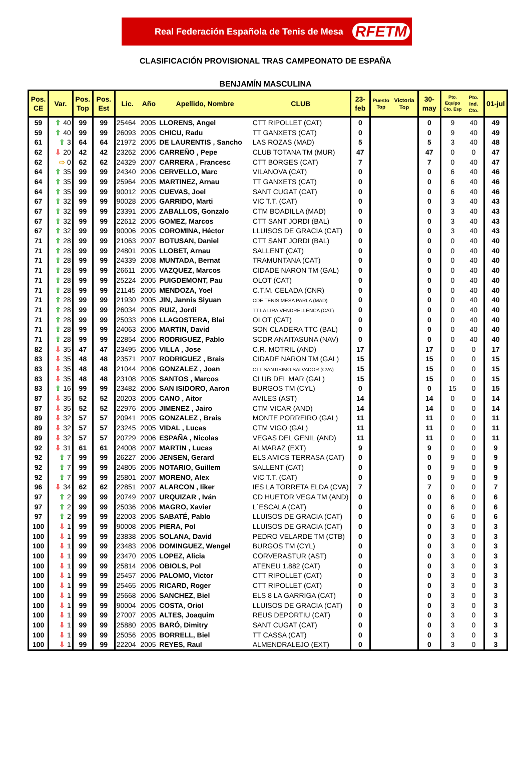Real Federación Española de Tenis de Mesa RFETM
CLASIFICACIÓN PROVISIONAL TRAS CAMPEONATO DE ESPAÑA
BENJAMÍN MASCULINA
| Pos. CE | Var. | Pos. Top | Pos. Est | Lic. | Año | Apellido, Nombre | CLUB | 23- feb | Puesto Top | Victoria Top | 30- may | Pto. Equipo Cto. Esp | Pto. Ind. Cto. | 01-jul |
| --- | --- | --- | --- | --- | --- | --- | --- | --- | --- | --- | --- | --- | --- | --- |
| 59 | ⇧ 40 | 99 | 99 | 25464 | 2005 | LLORENS, Angel | CTT RIPOLLET (CAT) | 0 | | | 0 | 9 | 40 | 49 |
| 59 | ⇧ 40 | 99 | 99 | 26093 | 2005 | CHICU, Radu | TT GANXETS (CAT) | 0 | | | 0 | 9 | 40 | 49 |
| 61 | ⇧ 3 | 64 | 64 | 21972 | 2005 | DE LAURENTIS , Sancho | LAS ROZAS (MAD) | 5 | | | 5 | 3 | 40 | 48 |
| 62 | ⇩ 20 | 42 | 42 | 23262 | 2006 | CARREÑO , Pepe | CLUB TOTANA TM (MUR) | 47 | | | 47 | 0 | 0 | 47 |
| 62 | ⇨ 0 | 62 | 62 | 24329 | 2007 | CARRERA , Francesc | CTT BORGES (CAT) | 7 | | | 7 | 0 | 40 | 47 |
| 64 | ⇧ 35 | 99 | 99 | 24340 | 2006 | CERVELLO, Marc | VILANOVA (CAT) | 0 | | | 0 | 6 | 40 | 46 |
| 64 | ⇧ 35 | 99 | 99 | 25964 | 2005 | MARTINEZ, Arnau | TT GANXETS (CAT) | 0 | | | 0 | 6 | 40 | 46 |
| 64 | ⇧ 35 | 99 | 99 | 90012 | 2005 | CUEVAS, Joel | SANT CUGAT (CAT) | 0 | | | 0 | 6 | 40 | 46 |
| 67 | ⇧ 32 | 99 | 99 | 90028 | 2005 | GARRIDO, Marti | VIC T.T. (CAT) | 0 | | | 0 | 3 | 40 | 43 |
| 67 | ⇧ 32 | 99 | 99 | 23391 | 2005 | ZABALLOS, Gonzalo | CTM BOADILLA (MAD) | 0 | | | 0 | 3 | 40 | 43 |
| 67 | ⇧ 32 | 99 | 99 | 22612 | 2005 | GOMEZ, Marcos | CTT SANT JORDI (BAL) | 0 | | | 0 | 3 | 40 | 43 |
| 67 | ⇧ 32 | 99 | 99 | 90006 | 2005 | COROMINA, Héctor | LLUISOS DE GRACIA (CAT) | 0 | | | 0 | 3 | 40 | 43 |
| 71 | ⇧ 28 | 99 | 99 | 21063 | 2007 | BOTUSAN, Daniel | CTT SANT JORDI (BAL) | 0 | | | 0 | 0 | 40 | 40 |
| 71 | ⇧ 28 | 99 | 99 | 24801 | 2005 | LLOBET, Arnau | SALLENT (CAT) | 0 | | | 0 | 0 | 40 | 40 |
| 71 | ⇧ 28 | 99 | 99 | 24339 | 2008 | MUNTADA, Bernat | TRAMUNTANA (CAT) | 0 | | | 0 | 0 | 40 | 40 |
| 71 | ⇧ 28 | 99 | 99 | 26611 | 2005 | VAZQUEZ, Marcos | CIDADE NARON TM (GAL) | 0 | | | 0 | 0 | 40 | 40 |
| 71 | ⇧ 28 | 99 | 99 | 25224 | 2005 | PUIGDEMONT, Pau | OLOT (CAT) | 0 | | | 0 | 0 | 40 | 40 |
| 71 | ⇧ 28 | 99 | 99 | 21145 | 2005 | MENDOZA, Yoel | C.T.M. CELADA (CNR) | 0 | | | 0 | 0 | 40 | 40 |
| 71 | ⇧ 28 | 99 | 99 | 21930 | 2005 | JIN, Jannis Siyuan | CDE TENIS MESA PARLA (MAD) | 0 | | | 0 | 0 | 40 | 40 |
| 71 | ⇧ 28 | 99 | 99 | 26034 | 2005 | RUIZ, Jordi | TT LA LIRA VENDRELLENCA (CAT) | 0 | | | 0 | 0 | 40 | 40 |
| 71 | ⇧ 28 | 99 | 99 | 25033 | 2006 | LLAGOSTERA, Blai | OLOT (CAT) | 0 | | | 0 | 0 | 40 | 40 |
| 71 | ⇧ 28 | 99 | 99 | 24063 | 2006 | MARTIN, David | SON CLADERA TTC (BAL) | 0 | | | 0 | 0 | 40 | 40 |
| 71 | ⇧ 28 | 99 | 99 | 22854 | 2006 | RODRIGUEZ, Pablo | SCDR ANAITASUNA (NAV) | 0 | | | 0 | 0 | 40 | 40 |
| 82 | ⇩ 35 | 47 | 47 | 23495 | 2006 | VILLA , Jose | C.R. MOTRIL (AND) | 17 | | | 17 | 0 | 0 | 17 |
| 83 | ⇩ 35 | 48 | 48 | 23571 | 2007 | RODRIGUEZ , Brais | CIDADE NARON TM (GAL) | 15 | | | 15 | 0 | 0 | 15 |
| 83 | ⇩ 35 | 48 | 48 | 21044 | 2006 | GONZALEZ , Joan | CTT SANTISIMO SALVADOR (CVA) | 15 | | | 15 | 0 | 0 | 15 |
| 83 | ⇩ 35 | 48 | 48 | 23108 | 2005 | SANTOS , Marcos | CLUB DEL MAR (GAL) | 15 | | | 15 | 0 | 0 | 15 |
| 83 | ⇧ 16 | 99 | 99 | 23482 | 2006 | SAN ISIDORO, Aaron | BURGOS TM (CYL) | 0 | | | 0 | 15 | 0 | 15 |
| 87 | ⇩ 35 | 52 | 52 | 20203 | 2005 | CANO , Aitor | AVILES (AST) | 14 | | | 14 | 0 | 0 | 14 |
| 87 | ⇩ 35 | 52 | 52 | 22976 | 2005 | JIMENEZ , Jairo | CTM VICAR (AND) | 14 | | | 14 | 0 | 0 | 14 |
| 89 | ⇩ 32 | 57 | 57 | 20941 | 2005 | GONZALEZ , Brais | MONTE PORREIRO (GAL) | 11 | | | 11 | 0 | 0 | 11 |
| 89 | ⇩ 32 | 57 | 57 | 23245 | 2005 | VIDAL , Lucas | CTM VIGO (GAL) | 11 | | | 11 | 0 | 0 | 11 |
| 89 | ⇩ 32 | 57 | 57 | 20729 | 2006 | ESPAÑA , Nicolas | VEGAS DEL GENIL (AND) | 11 | | | 11 | 0 | 0 | 11 |
| 92 | ⇩ 31 | 61 | 61 | 24008 | 2007 | MARTIN , Lucas | ALMARAZ (EXT) | 9 | | | 9 | 0 | 0 | 9 |
| 92 | ⇧ 7 | 99 | 99 | 26227 | 2006 | JENSEN, Gerard | ELS AMICS TERRASA (CAT) | 0 | | | 0 | 9 | 0 | 9 |
| 92 | ⇧ 7 | 99 | 99 | 24805 | 2005 | NOTARIO, Guillem | SALLENT (CAT) | 0 | | | 0 | 9 | 0 | 9 |
| 92 | ⇧ 7 | 99 | 99 | 25801 | 2007 | MORENO, Alex | VIC T.T. (CAT) | 0 | | | 0 | 9 | 0 | 9 |
| 96 | ⇩ 34 | 62 | 62 | 22851 | 2007 | ALARCON , Iiker | IES LA TORRETA ELDA (CVA) | 7 | | | 7 | 0 | 0 | 7 |
| 97 | ⇧ 2 | 99 | 99 | 20749 | 2007 | URQUIZAR , Iván | CD HUETOR VEGA TM (AND) | 0 | | | 0 | 6 | 0 | 6 |
| 97 | ⇧ 2 | 99 | 99 | 25036 | 2006 | MAGRO, Xavier | L´ESCALA (CAT) | 0 | | | 0 | 6 | 0 | 6 |
| 97 | ⇧ 2 | 99 | 99 | 22003 | 2005 | SABATÉ, Pablo | LLUISOS DE GRACIA (CAT) | 0 | | | 0 | 6 | 0 | 6 |
| 100 | ⇩ 1 | 99 | 99 | 90008 | 2005 | PIERA, Pol | LLUISOS DE GRACIA (CAT) | 0 | | | 0 | 3 | 0 | 3 |
| 100 | ⇩ 1 | 99 | 99 | 23838 | 2005 | SOLANA, David | PEDRO VELARDE TM (CTB) | 0 | | | 0 | 3 | 0 | 3 |
| 100 | ⇩ 1 | 99 | 99 | 23483 | 2006 | DOMINGUEZ, Wengel | BURGOS TM (CYL) | 0 | | | 0 | 3 | 0 | 3 |
| 100 | ⇩ 1 | 99 | 99 | 23470 | 2005 | LOPEZ, Alicia | CORVERASTUR (AST) | 0 | | | 0 | 3 | 0 | 3 |
| 100 | ⇩ 1 | 99 | 99 | 25814 | 2006 | OBIOLS, Pol | ATENEU 1.882 (CAT) | 0 | | | 0 | 3 | 0 | 3 |
| 100 | ⇩ 1 | 99 | 99 | 25457 | 2006 | PALOMO, Victor | CTT RIPOLLET (CAT) | 0 | | | 0 | 3 | 0 | 3 |
| 100 | ⇩ 1 | 99 | 99 | 25465 | 2005 | RICARD, Roger | CTT RIPOLLET (CAT) | 0 | | | 0 | 3 | 0 | 3 |
| 100 | ⇩ 1 | 99 | 99 | 25668 | 2006 | SANCHEZ, Biel | ELS 8 LA GARRIGA (CAT) | 0 | | | 0 | 3 | 0 | 3 |
| 100 | ⇩ 1 | 99 | 99 | 90004 | 2005 | COSTA, Oriol | LLUISOS DE GRACIA (CAT) | 0 | | | 0 | 3 | 0 | 3 |
| 100 | ⇩ 1 | 99 | 99 | 27007 | 2005 | ALTES, Joaquim | REUS DEPORTIU (CAT) | 0 | | | 0 | 3 | 0 | 3 |
| 100 | ⇩ 1 | 99 | 99 | 25880 | 2005 | BARÓ, Dimitry | SANT CUGAT (CAT) | 0 | | | 0 | 3 | 0 | 3 |
| 100 | ⇩ 1 | 99 | 99 | 25056 | 2005 | BORRELL, Biel | TT CASSA (CAT) | 0 | | | 0 | 3 | 0 | 3 |
| 100 | ⇩ 1 | 99 | 99 | 22204 | 2005 | REYES, Raul | ALMENDRALEJO (EXT) | 0 | | | 0 | 3 | 0 | 3 |